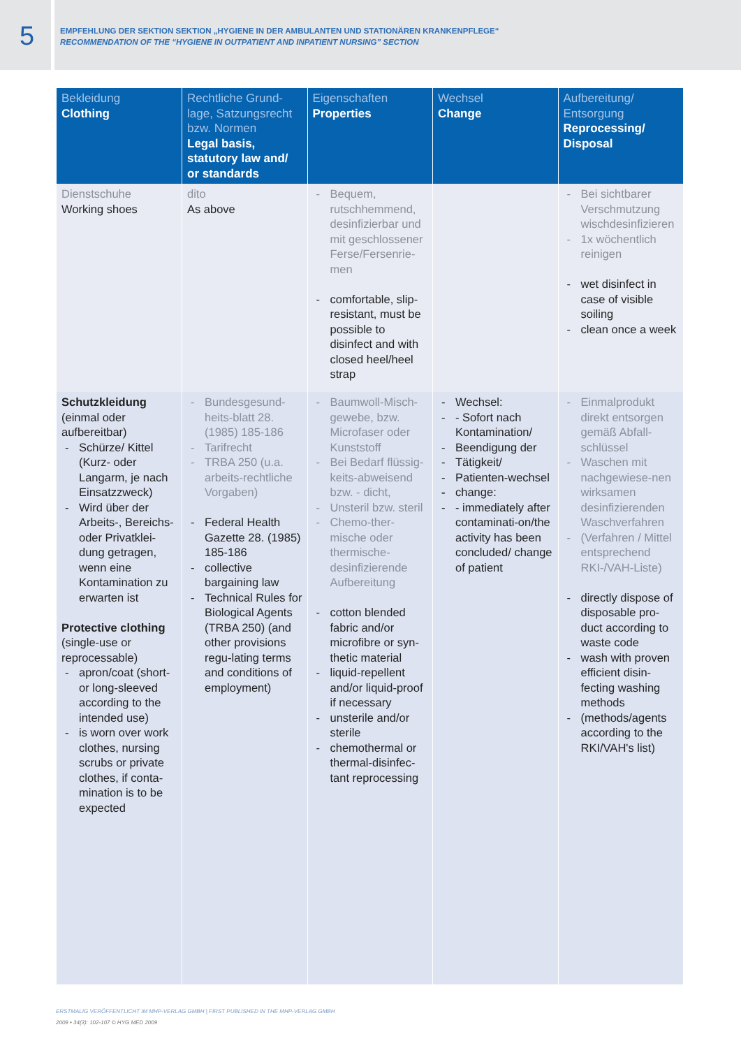5
EMPFEHLUNG DER SEKTION SEKTION „HYGIENE IN DER AMBULANTEN UND STATIONÄREN KRANKENPFLEGE“
RECOMMENDATION OF THE “HYGIENE IN OUTPATIENT AND INPATIENT NURSING” SECTION
| Bekleidung Clothing | Rechtliche Grund-lage, Satzungsrecht bzw. Normen Legal basis, statutory law and/ or standards | Eigenschaften Properties | Wechsel Change | Aufbereitung/ Entsorgung Reprocessing/ Disposal |
| --- | --- | --- | --- | --- |
| Dienstschuhe Working shoes | dito As above | Bequem, rutschhemmend, desinfizierbar und mit geschlossener Ferse/Fersenrie-men comfortable, slip-resistant, must be possible to disinfect and with closed heel/heel strap | | Bei sichtbarer Verschmutzung wischdesinfizieren 1x wöchentlich reinigen wet disinfect in case of visible soiling clean once a week |
| Schutzkleidung (einmal oder aufbereitbar) Schürze/ Kittel (Kurz- oder Langarm, je nach Einsatzzweck) Wird über der Arbeits-, Bereichs- oder Privatklei-dung getragen, wenn eine Kontamination zu erwarten ist Protective clothing (single-use or reprocessable) apron/coat (short- or long-sleeved according to the intended use) is worn over work clothes, nursing scrubs or private clothes, if conta-mination is to be expected | Bundesgesund-heits-blatt 28. (1985) 185-186 Tarifrecht TRBA 250 (u.a. arbeits-rechtliche Vorgaben) Federal Health Gazette 28. (1985) 185-186 collective bargaining law Technical Rules for Biological Agents (TRBA 250) (and other provisions regu-lating terms and conditions of employment) | Baumwoll-Misch-gewebe, bzw. Microfaser oder Kunststoff Bei Bedarf flüssig-keits-abweisend bzw. - dicht, Unsteril bzw. steril Chemo-ther-mische oder thermische-desinfizierende Aufbereitung cotton blended fabric and/or microfibre or syn-thetic material liquid-repellent and/or liquid-proof if necessary unsterile and/or sterile chemothermal or thermal-disinfec-tant reprocessing | Wechsel: - Sofort nach Kontamination/ Beendigung der Tätigkeit/ Patienten-wechsel change: - immediately after contaminati-on/the activity has been concluded/ change of patient | Einmalprodukt direkt entsorgen gemäß Abfall-schlüssel Waschen mit nachgewiese-nen wirksamen desinfizierenden Waschverfahren (Verfahren / Mittel entsprechend RKI-/VAH-Liste) directly dispose of disposable pro-duct according to waste code wash with proven efficient disin-fecting washing methods (methods/agents according to the RKI/VAH's list) |
ERSTMALIG VERÖFFENTLICHT IM MHP-VERLAG GMBH | FIRST PUBLISHED IN THE MHP-VERLAG GMBH
2009 • 34(3): 102-107 © HYG MED 2009